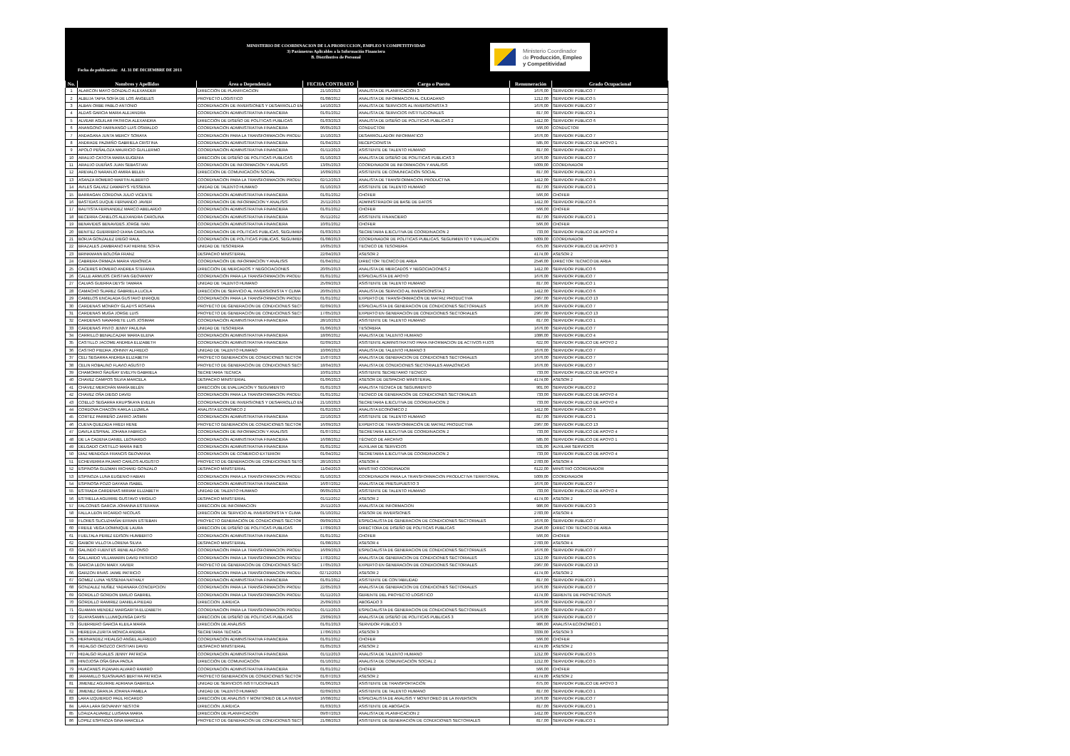MINISTERIO DE COORDINACION DE LA PRODUCCION, EMPLEO Y COMPETITIVIDAD
3) Parámetros Aplicables a la Información Financiera
B. Distributivo de Personal
Fecha de publicación: AL 31 DE DICIEMBRE DE 2013
Ministerio Coordinador
de Producción, Empleo
y Competitividad
| No. | Nombres y Apellidos | Área o Dependencia | FECHA CONTRATO | Cargo o Puesto | Remuneración | Grado Ocupacional |
| --- | --- | --- | --- | --- | --- | --- |
| 1 | ALARCON MAYO GONZALO ALEXANDER | DIRECCIÓN DE PLANIFICACION | 21/10/2013 | ANALISTA DE PLANIFICACIÓN 3 | 1676,00 | SERVIDOR PÚBLICO 7 |
| 2 | ALBUJA TAPIA SOFÍA DE LOS ÁNGELES | PROYECTO LOGISTICO | 01/08/2012 | ANALISTA DE INFORMACION AL CIUDADANO | 1212,00 | SERVIDOR PÚBLICO 5 |
| 3 | ALBAN ORBE PABLO ANTONIO | COORDINACIÓN DE INVERSIONES Y DESARROLLO EM | 14/10/2013 | ANALISTA DE SERVICIOS AL INVERSIONISTA 3 | 1676,00 | SERVIDOR PÚBLICO 7 |
| 4 | ALDAS GARCIA MARIA ALEJANDRA | COORDINACIÓN ADMINISTRATIVA FINANCIERA | 01/01/2012 | ANALISTA DE SERVICIOS INSTITUCIONALES | 817,00 | SERVIDOR PÚBLICO 1 |
| 5 | ALVEAR AGUILAR PATRICIA ALEXANDRA | DIRECCIÓN DE DISEÑO DE POLÍTICAS PÚBLICAS | 01/03/2013 | ANALISTA DE DISEÑO DE POLÍTICAS PÚBLICAS 2 | 1412,00 | SERVIDOR PÚBLICO 6 |
| 6 | ANANGONO FARINANGO LUIS OSWALDO | COORDINACIÓN ADMINISTRATIVA FINANCIERA | 06/05/2013 | CONDUCTOR | 566,00 | CONDUCTOR |
| 7 | ANDAGANA JUNTA MERCY SORAYA | COORDINACIÓN PARA LA TRANSFORMACIÓN PRODU | 15/10/2013 | DESARROLLADOR INFORMATICO | 1676,00 | SERVIDOR PÚBLICO 7 |
| 8 | ANDRADE PAZMIÑO GABRIELA CRISTINA | COORDINACIÓN ADMINISTRATIVA FINANCIERA | 01/04/2013 | RECEPCIONISTA | 585,00 | SERVIDOR PÚBLICO DE APOYO 1 |
| 9 | APOLO PEÑALOZA MAURICIO GUILLERMO | COORDINACIÓN ADMINISTRATIVA FINANCIERA | 01/11/2013 | ASISTENTE DE TALENTO HUMANO | 817,00 | SERVIDOR PUBLICO 1 |
| 10 | ARAUJO CATOTA MARIA EUGENIA | DIRECCIÓN DE DISEÑO DE POLITICAS PUBLICAS | 01/10/2013 | ANALISTA DE DISEÑO DE POILITICAS PUBLICAS 3 | 1676,00 | SERVIDOR PÚBLICO 7 |
| 11 | ARAUJO DUEÑAS JUAN SEBASTIAN | COORDINACIÓN DE INFORMACIÓN Y ANÁLISIS | 13/05/2013 | COORDINADOR DE INFORMACIÓN Y ANÁLISIS | 5009,00 | COORDINADOR |
| 12 | AREVALO NARANJO AMIRA BELEN | DIRECCION DE COMUNICACIÓN SOCIAL | 16/09/2013 | ASISTENTE DE COMUNICACIÓN SOCIAL | 817,00 | SERVIDOR PUBLICO 1 |
| 13 | ASANZA ROMERO MARTIN ALBERTO | COORDINACION PARA LA TRANSFORMACION PRODU | 02/12/2013 | ANALISTA DE TRANSFORMACION PRODUCTIVA | 1412,00 | SERVIDOR PUBLICO 6 |
| 14 | AVILES GALVEZ DAMARYS YESSENIA | UNIDAD DE TALENTO HUMANO | 01/10/2013 | ASISTENTE DE TALENTO HUMANO | 817,00 | SERVIDOR PUBLICO 1 |
| 15 | BARRAGAN CORDOVA JULIO VICENTE | COORDINACIÓN ADMINISTRATIVA FINANCIERA | 01/01/2012 | CHOFER | 566,00 | CHOFER |
| 16 | BASTIDAS DUQUE FERNANDO JAVIER | COORDINACION DE INFORMACION Y ANALISIS | 25/11/2013 | ADMINISTRADOR DE BASE DE DATOS | 1412,00 | SERVIDOR PÚBLICO 6 |
| 17 | BAUTISTA FERNANDEZ MARCO ABELARDO | COORDINACIÓN ADMINISTRATIVA FINANCIERA | 01/01/2012 | CHOFER | 566,00 | CHOFER |
| 18 | BECERRA CANELOS ALEXANDRA CAROLINA | COORDINACIÓN ADMINISTRATIVA FINANCIERA | 05/11/2012 | ASISTENTE FINANCIERO | 817,00 | SERVIDOR PUBLICO 1 |
| 19 | BENAVIDES BENAVIDES JORGE IVAN | COORDINACIÓN ADMINISTRATIVA FINANCIERA | 10/01/2012 | CHOFER | 566,00 | CHOFER |
| 20 | BENITEZ GUERRERO DIANA CAROLINA | COORDINACION DE POLITICAS PUBLICAS, SEGUIMIEN | 01/03/2013 | SECRETARIA EJECUTIVA DE COORDINACION 2 | 733,00 | SERVIDOR PUBLICO DE APOYO 4 |
| 21 | BORJA GONZALEZ DIEGO RAUL | COORDINACIÓN DE POLÍTICAS PÚBLICAS, SEGUIMIEN | 01/08/2013 | COORDINADOR DE POLITICAS PUBLICAS, SEGUIMIENTO Y EVALUACION | 5009,00 | COORDINADOR |
| 22 | BRAZALES ZAMBRANO KATHERINE SOFIA | UNIDAD DE TESORERIA | 16/05/2013 | TECNICO DE TESORERIA | 675,00 | SERVIDOR PÚBLICO DE APOYO 3 |
| 23 | BRINKMANN BOLOÑA FRANZ | DESPACHO MINISTERIAL | 22/04/2013 | ASESOR 2 | 4174,00 | ASESOR 2 |
| 24 | CABRERA ORMAZA MARIA VERÓNICA | COORDINACIÓN DE INFORMACIÓN Y ANÁLISIS | 01/04/2012 | DIRECTOR TECNICO DE AREA | 2546,00 | DIRECTOR TECNICO DE AREA |
| 25 | CACERES ROMERO ANDREA STEFANIA | DIRECCIÓN DE MERCADOS Y NEGOCIACIONES | 20/05/2013 | ANALISTA DE MERCADOS Y NEGOCIACIONES 2 | 1412,00 | SERVIDOR PÚBLICO 6 |
| 26 | CALLE ARMIJOS CRISTIAN GEOVANNY | COORDINACIÓN PARA LA TRANSFORMACIÓN PRODU | 01/01/2012 | ESPECIALISTA DE APOYO | 1676,00 | SERVIDOR PÚBLICO 7 |
| 27 | CALVAS GUERRA DEYSI TAMARA | UNIDAD DE TALENTO HUMANO | 25/09/2013 | ASISTENTE DE TALENTO HUMANO | 817,00 | SERVIDOR PÚBLICO 1 |
| 28 | CAMACHO SUAREZ GABRIELA LUCILA | DIRECCION DE SERVICIO AL INVERSIONISTA Y CLIMA | 20/05/2013 | ANALISTA DE SERVICIO AL INVERSIONISTA 2 | 1412,00 | SERVIDOR PÚBLICO 6 |
| 29 | CAMELOS ENCALADA GUSTAVO ENRIQUE | COORDINACIÓN PARA LA TRANSFORMACIÓN PRODU | 01/01/2012 | EXPERTO DE TRANSFORMACIÓN DE MATRIZ PRODUCTIVA | 2967,00 | SERVIDOR PUBLICO 13 |
| 30 | CARDENAS MONROY GLADYS ROSANA | PROYECTO DE GENERACION DE CONDICIONES SECT | 02/09/2013 | ESPECIALISTA DE GENERACION DE CONDICIONES SECTORIALES | 1676,00 | SERVIDOR PÚBLICO 7 |
| 31 | CARDENAS MUGA JORGE LUIS | PROYECTO DE GENERACIÓN DE CONDICIONES SECT | 17/05/2013 | EXPERTO EN GENERACIÓN DE CONDICIONES SECTORIALES | 2967,00 | SERVIDOR PÚBLICO 13 |
| 32 | CARDENAS NAVARRETE LUIS JOSIMAR | COORDINACIÓN ADMINISTRATIVA FINANCIERA | 28/10/2013 | ASISTENTE DE TALENTO HUMANO | 817,00 | SERVIDOR PUBLICO 1 |
| 33 | CÁRDENAS PINTO JENNY PAULINA | UNIDAD DE TESORERIA | 01/06/2013 | TESORERA | 1676,00 | SERVIDOR PUBLICO 7 |
| 34 | CARRILLO BENALCAZAR MARIA ELENA | COORDINACIÓN ADMINISTRATIVA FINANCIERA | 18/06/2012 | ANALISTA DE TALENTO HUMANO | 1086,00 | SERVIDOR PÚBLICO 4 |
| 35 | CASTILLO JACOME ANDREA ELIZABETH | COORDINACIÓN ADMINISTRATIVA FINANCIERA | 02/09/2013 | ASISTENTE ADMINISTRATIVO PARA INFORMACION DE ACTIVOS FIJOS | 622,00 | SERVIDOR PUBLICO DE APOYO 2 |
| 36 | CASTRO PIEDRA JOHNNY ALFREDO | UNIDAD DE TALENTO HUMANO | 10/06/2013 | ANALISTA DE TALENTO HUMANO 3 | 1676,00 | SERVIDOR PUBLICO 7 |
| 37 | CELI SEGARRA ANDREA ELIZABETH | PROYECTO GENERACIÓN DE CONDICIONES SECTOR | 15/07/2013 | ANALISTA DE GENERACION DE CONDICIONES SECTORIALES | 1676,00 | SERVIDOR PÚBLICO 7 |
| 38 | CELIN ROBALINO FLAVIO AGUSTO | PROYECTO DE GENERACIÓN DE CONDICIONES SECT | 18/04/2013 | ANALISTA DE CONDICIONES SECTORIALES AMAZÓNICAS | 1676,00 | SERVIDOR PÚBLICO 7 |
| 39 | CHAMORRO ÑAUÑAY EVELYN GABRIELA | SECRETARIA TECNICA | 10/01/2013 | ASISTENTE SECRETARIO TECNICO | 733,00 | SERVIDOR PUBLICO DE APOYO 4 |
| 40 | CHAVEZ CAMPOS SILVIA MARCELA | DESPACHO MINISTERIAL | 01/06/2013 | ASESOR DE DESPACHO MINISTERIAL | 4174,00 | ASESOR 2 |
| 41 | CHÁVEZ MERCHÁN MARÍA BELÉN | DIRECCIÓN DE EVALUACIÓN Y SEGUMIENTO | 01/01/2013 | ANALISTA TÉCNICA DE SEGUIMIENTO | 901,00 | SERVIDOR PUBLICO 2 |
| 42 | CHAVEZ OÑA DIEGO DAVID | COORDINACIÓN PARA LA TRANSFORMACIÓN PRODU | 01/01/2012 | TECNICO DE GENERACIÓN DE CONDICIONES SECTORIALES | 733,00 | SERVIDOR PUBLICO DE APOYO 4 |
| 43 | COELLO SEGARRA KRUPSKAYA EVELIN | COORDINACION DE INVERSIONES Y DESARROLLO EM | 21/10/2013 | SECRETARIA EJECUTIVA DE COORDINACION 2 | 733,00 | SERVIDOR PUBLICO DE APOYO 4 |
| 44 | CORDOVA CHACÓN KARLA LUZMILA | ANALISTA ECONÓMICO 2 | 01/02/2013 | ANALISTA ECONÓMICO 2 | 1412,00 | SERVIDOR PÚBLICO 6 |
| 45 | CORTEZ PARREÑO ZAFIRO JASMIN | COORDINACIÓN ADMINISTRATIVA FINANCIERA | 22/10/2013 | ASISTENTE DE TALENTO HUMANO | 817,00 | SERVIDOR PUBLICO 1 |
| 46 | CUEVA QUEZADA FREDI RENE | PROYECTO GENERACIÓN DE CONDICIONES SECTOR | 16/09/2013 | EXPERTO DE TRANSFORMACIÓN DE MATRIZ PRODUCTIVA | 2967,00 | SERVIDOR PUBLICO 13 |
| 47 | DAVILA ESPINAL JOHANA FABRICIA | COORDINACION DE INFORMACION Y ANALISIS | 01/07/2012 | SECRETARIA EJECUTIVA DE COORDINACION 2 | 733,00 | SERVIDOR PUBLICO DE APOYO 4 |
| 48 | DE LA CADENA DANIEL LEONARDO | COORDINACIÓN ADMINISTRATIVA FINANCIERA | 16/08/2012 | TÉCNICO DE ARCHIVO | 585,00 | SERVIDOR PÚBLICO DE APOYO 1 |
| 49 | DELGADO CASTILLO MARIA INES | COORDINACIÓN ADMINISTRATIVA FINANCIERA | 01/01/2012 | AUXILIAR DE SERVICIOS | 531,00 | AUXILIAR SERVICIOS |
| 50 | DÍAZ MENDOZA FRANCIS GEOVANNA | COORDINACION DE COMERCIO EXTERIOR | 01/04/2012 | SECRETARIA EJECUTIVA DE COORDINACION 2 | 733,00 | SERVIDOR PUBLICO DE APOYO 4 |
| 51 | ECHEVERRIA PAJARO CARLOS AUGUSTO | PROYECTO DE GENERACION DE CONDICIONES SETO | 28/10/2013 | ASESOR 4 | 2783,00 | ASESOR 4 |
| 52 | ESPINOSA GUZMAN RICHARD GONZALO | DESPACHO MINISTERIAL | 11/04/2013 | MINISTRO COORDINADOR | 6122,00 | MINISTRO COORDINADOR |
| 53 | ESPINOZA LUNA EUGENIO FABIAN | COORDINACION PARA LA TRANSFORMACION PRODU | 01/10/2013 | COORDINADOR PARA LA TRANSFORMACION PRODUCTIVA TERRITORIAL | 5009,00 | COORDINADOR |
| 54 | ESPINOSA POZO DAYANA ISABEL | COORDINACION ADMINISTRATIVA FINANCIERA | 16/07/2012 | ANALISTA DE PRESUPUESTO 3 | 1676,00 | SERVIDOR PUBLICO 7 |
| 55 | ESTRADA CARDENAS MIRIAM ELIZABETH | UNIDAD DE TALENTO HUMANO | 06/05/2013 | ASISTENTE DE TALENTO HUMANO | 733,00 | SERVIDOR PUBLICO DE APOYO 4 |
| 56 | ESTRELLA AGUIRRE GUSTAVO VIRGILIO | DESPACHO MINISTERIAL | 01/11/2012 | ASESOR 2 | 4174,00 | ASESOR 2 |
| 57 | FALCONES GARCIA JOHANNA ESTEFANIA | DIRECCION DE INFORMACION | 25/11/2013 | ANALISTA DE INFORMACION | 986,00 | SERVIDOR PÚBLICO 3 |
| 58 | FALLA LEON RICARDO NICOLAS | DIRECCIÓN DE SERVICIO AL INVERSIONISTA Y CLIMA | 01/10/2012 | ASESOR DE INVERSIONES | 2783,00 | ASESOR 4 |
| 59 | FLORES SUCUZHAÑAI EFRAIN ESTEBAN | PROYECTO GENERACIÓN DE CONDICIONES SECTOR | 09/09/2013 | ESPECIALISTA DE GENERACION DE CONDICIONES SECTORIALES | 1676,00 | SERVIDOR PUBLICO 7 |
| 60 | FREILE VEGA DOMINIQUE LAURA | DIRECCION DE DISEÑO DE POLITICAS PUBLICAS | 17/09/2013 | DIRECTORA DE DISEÑO DE POLITICAS PUBLICAS | 2546,00 | DIRECTOR TECNICO DE AREA |
| 61 | FUELTALA PEREZ EDISON HUMBERTO | COORDINACIÓN ADMINISTRATIVA FINANCIERA | 01/01/2012 | CHOFER | 566,00 | CHOFER |
| 62 | GAIBOR VILLOTA LORENA SILVIA | DESPACHO MINISTERIAL | 01/08/2013 | ASESOR 4 | 2783,00 | ASESOR 4 |
| 63 | GALINDO FUENTES RENE ALFONSO | COORDINACIÓN PARA LA TRANSFORMACION PRODU | 16/09/2013 | ESPECIALISTA DE GENERACION DE CONDICIONES SECTORIALES | 1676,00 | SERVIDOR PUBLICO 7 |
| 64 | GALLARDO VILLAMARIN DAVID PATRICIO | COORDINACIÓN PARA LA TRANSFORMACIÓN PRODU | 17/02/2012 | ANALISTA DE GENERACION DE CONDICIONES SECTORIALES | 1212,00 | SERVIDOR PÚBLICO 5 |
| 65 | GARCIA LEON MARX XAVIER | PROYECTO DE GENERACIÓN DE CONDICIONES SECT | 17/05/2013 | EXPERTO EN GENERACIÓN DE CONDICIONES SECTORIALES | 2967,00 | SERVIDOR PÚBLICO 13 |
| 66 | GARZON RIVAS JAIME PATRICIO | COORDINACION PARA LA TRANSFORMACION PRODU | 02712/2013 | ASESOR 2 | 4174,00 | ASESOR 2 |
| 67 | GOMEZ LUNA YESSENIA NATHALY | COORDINACIÓN ADMINISTRATIVA FINANCIERA | 01/01/2012 | ASISTENTE DE CONTABILIDAD | 817,00 | SERVIDOR PÚBLICO 1 |
| 68 | GONZALEZ NUÑEZ YADANARA CONCEPCION | COORDINACIÓN PARA LA TRANSFORMACIÓN PRODU | 22/05/2013 | ANALISTA DE GENERACION DE CONDICIONES SECTORIALES | 1676,00 | SERVIDOR PUBLICO 7 |
| 69 | GORDILLO GORDON EMILIO GABRIEL | COORDINACIÓN PARA LA TRANSFORMACIÓN PRODU | 01/11/2013 | GERENTE DEL PROYECTO LOGISTICO | 4174,00 | GERENTE DE PROYECTO/NJS |
| 70 | GORDILLO RAMIREZ DANIELA PIEDAD | DIRECCION JURIDICA | 25/09/2013 | ABOGADO 3 | 1676,00 | SERVIDOR PUBLICO 7 |
| 71 | GUAMAN MENDEZ MARGARITA ELIZABETH | COORDINACIÓN PARA LA TRANSFORMACION PRODU | 01/11/2013 | ESPECIALISTA DE GENERACION DE CONDICIONES SECTORIALES | 1676,00 | SERVIDOR PUBLICO 7 |
| 72 | GUAYASAMIN LLUMIQUINGA DAYSI | DIRECCION DE DISEÑO DE POLITICAS PUBLICAS | 23/09/2013 | ANALISTA DE DISEÑO DE POLITICAS PUBLICAS 3 | 1676,00 | SERVIDOR PUBLICO 7 |
| 73 | GUERRERO GARCÍA KLEILA MARÍA | DIRECCIÓN DE ANÁLISIS | 01/01/2013 | SERVIDOR PÚBLICO 3 | 986,00 | ANALISTA ECONÓMICO 1 |
| 74 | HEREDIA ZURITA MONICA ANDREA | SECRETARIA TECNICA | 17/06/2013 | ASESOR 3 | 3339,00 | ASESOR 3 |
| 75 | HERNANDEZ HIDALGO ANGEL ALFREDO | COORDINACIÓN ADMINISTRATIVA FINANCIERA | 01/01/2012 | CHOFER | 566,00 | CHOFER |
| 76 | HIDALGO OROZCO CRISTIAN DAVID | DESPACHO MINISTERIAL | 01/05/2013 | ASESOR 2 | 4174,00 | ASESOR 2 |
| 77 | HIDALGO RUALES JENNY PATRICIA | COORDINACION ADMINISTRATIVA FINANCIERA | 01/11/2013 | ANALISTA DE TALENTO HUMANO | 1212,00 | SERVIDOR PUBLICO 5 |
| 78 | HINOJOSA OÑA GINA PAOLA | DIRECCIÓN DE COMUNICACIÓN | 01/10/2012 | ANALISTA DE COMUNICACIÓN SOCIAL 2 | 1212,00 | SERVIDOR PÚBLICO 5 |
| 79 | HUACANES PIZANAN ALVARO RAMIRO | COORDINACIÓN ADMINISTRATIVA FINANCIERA | 01/01/2012 | CHOFER | 566,00 | CHOFER |
| 80 | JARAMILLO SUASNAVAS BERTHA PATRICIA | PROYECTO GENERACIÓN DE CONDICIONES SECTOR | 01/07/2013 | ASESOR 2 | 4174,00 | ASESOR 2 |
| 81 | JIMENEZ AGUIRRE ADRIANA GABRIELA | UNIDAD DE SERVICIOS INSTITUCIONALES | 01/06/2013 | ASISTENTE DE TRANSPORTACIÓN | 675,00 | SERVIDOR PUBLICO DE APOYO 3 |
| 82 | JIMENEZ GRANJA JOHANA PAMELA | UNIDAD DE TALENTO HUMANO | 02/09/2013 | ASISTENTE DE TALENTO HUMANO | 817,00 | SERVIDOR PUBLICO 1 |
| 83 | LARA IZQUIERDO PAÚL RICARDO | DIRECCIÓN DE ANALISIS Y MONITOREO DE LA INVERS | 16/08/2012 | ESPECIALISTA DE ANALISIS Y MONITOREO DE LA INVERSION | 1676,00 | SERVIDOR PÚBLICO 7 |
| 84 | LARA LARA GIOVANNY NESTOR | DIRECCIÓN JURÍDICA | 01/03/2013 | ASISTENTE DE ABOGACÍA | 817,00 | SERVIDOR PÚBLICO 1 |
| 85 | LOAIZA ALVAREZ LUISANA MARIA | DIRECCIÓN DE PLANIFICACIÓN | 09/07/2013 | ANALISTA DE PLANIFICACION 2 | 1412,00 | SERVIDOR PÚBLICO 6 |
| 86 | LOPEZ ESPINOZA GINA MARCELA | PROYECTO DE GENERACIÓN DE CONDICIONES SECT | 21/08/2013 | ASISTENTE DE GENERACIÓN DE CONDICIONES SECTORIALES | 817,00 | SERVIDOR PUBLICO 1 |